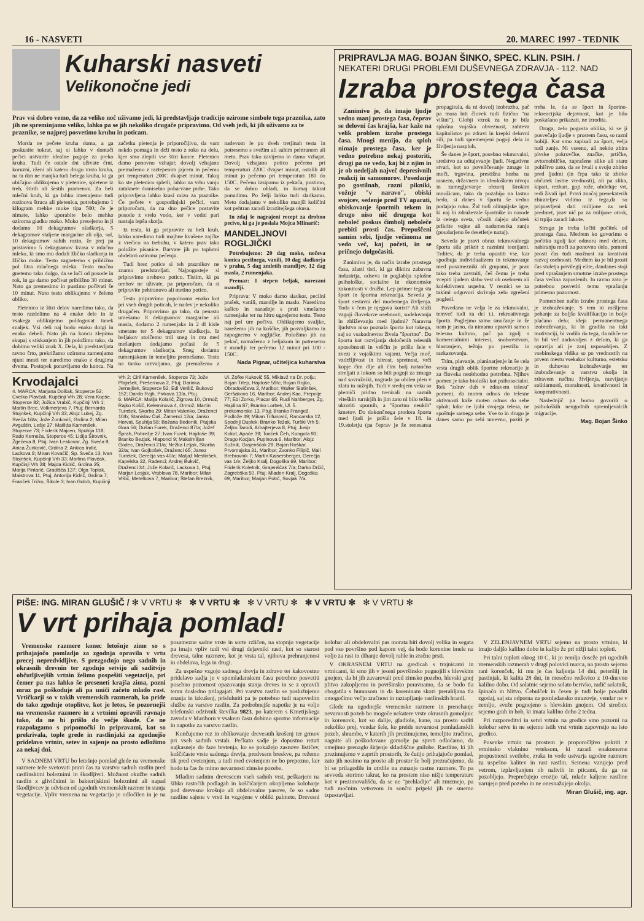16 - NASVETI 20. MAREC 1997 - TEDNIK
Kuharski nasveti
Velikonočne jedi
Prav vsi dobro vemo, da za veliko noč uživamo jedi, ki predstavljajo tradicijo ozirome simbole tega praznika, zato jih ne spreminjamo veliko, lahko pa se jih nekoliko drugače pripravimo. Od vseh jedi, ki jih uživamo za te praznike, se najprej posvetimo kruhu in poticam.
Morda ne pečete kruha doma, a ga poskusite tokrat, saj si lahko v domači pečici ustvarite idealne pogoje za preko kruha. Tudi če ostale dni uživate črni, koruzni, rženi ali katero drugo vrsto kruha, na ta dan ne manjka tudi belega kruha, ki ga običajno oblikujemo v pletenice, spletene iz treh, štirih ali šestih pramenov. Za beli mlečni kruh, ki ga lahko imenujemo tudi rozinova štruca ali pletenica, potrebujemo 1 kilogram mehke moke tipa 500; če je nimate, lahko uporabite belo mehko oziroma gladko moko. Moko presejemo in ji dodamo 10 dekagramov sladkorja, 5 dekagramov staljene margarine ali olja, sol, 10 dekagramov suhih rozin, že prej pa pristavimo 5 dekagramov kvasa v mlačno mleko, ki smo mu dodali žličko sladkorja in žličko moke. Testo zagnetemo s približno pol litra mlačnega mleka. Testo močno gnetemo tako dolgo, da se loči od posode in rok, in ga damo počivat približno 30 minut. Nato ga premesimo in pustimo počivati še 10 minut. Nato testo oblikujemo v želeno obliko.
Pletenico iz štiri delov naredimo tako, da testo razdelimo na 4 enake dele in iz vsakega oblikujemo poldogovat tanek svaljek. Vsi deli naj bodo enako dolgi in enako debeli. Nato jih na koncu zlepimo skupaj s stiskanjem in jih položimo tako, da dobimo veliki znak X. Dela, ki predstavljata ravno črto, prekrižamo oziroma zamenjamo njuni mesti ter naredimo enako z drugima dvema. Postopek ponavljamo do konca. Na začetku pletenja je priporočljivo, da vam nekdo pomaga in drži testo z roko na delu, kjer smo zlepili vse štiri konce. Pletenico damo ponovno vzhajat; dovolj vzhajano premažemo z raztepenim jajcem in pečemo pri temperaturi 200C dvajset minut. Takoj ko ste pletenico spletli, lahko na vrhu vanjo zataknete domiselno pobarvane pirhe. Tako pripravljena lahko krasi mizo za praznike. Če pečete v gospodinjski pečici, vam priporočam, da na dno pečice postavite posodo z vrelo vodo, ker v vodni pari nastaja lepša skorja.
Iz testa, ki ga pripravite za beli kruh, lahko naredimo tudi majhne kvašene zajčke z vrečico na trebuhu, v katero prav tako položite pisanice. Barvate jih po toplotni obdelavi oziroma pečenju.
Tudi brez potice si teh praznikov ne znamo predstavljati. Najpogosteje si pripravimo orehovo potico. Tistim, ki pa orehov ne uživate, pa priporočam, da si pripravite pehtranovo ali metino potico.
Testo pripravimo popolnoma enako kot pri vseh drugih poticah, le nadev je nekoliko drugačen. Pripravimo ga tako, da penasto umešamo 8 dekagramov margarine ali masla, dodamo 2 rumenjaka in 2 dl kisle smetane ter 5 dekagramov sladkorja. Iz beljakov stolčemo trdi sneg in mu med mešanjem dodajamo počasi še 5 dekagramov sladkorja. Sneg dodamo rumenjakom in temeljito premešamo. Testo na tanko razvaljamo, ga premažemo z nadevom le po dveh tretjinah testa in potresemo s svežim ali suhim pehtranom ali meto. Prav tako zavijemo in damo vzhajat. Dovolj vzhajano potico pečemo pri temperaturi 220C dvajset minut, ostalih 40 minut jo pečemo pri temperaturi 180 do 150C. Pečeno izsipamo iz pekača, pustimo, da se dobro ohladi, in komaj takrat ponudimo. Po želji lahko tudi sladkamo. Meto dodajamo v nekoliko manjši količini kot pehtran zaradi izrazitejšega okusa.
In zdaj še nagrajeni recept za drobno pecivo, ki ga je poslala Mojca Mlinarič:
MANDELJNOVI ROGLJIČKI
Potrebujemo: 20 dag moke, nočeva konica pecilnega, vanili, 10 dag sladkorja v prahu, 5 dag zmletih mandljev, 12 dag masla, 2 rumenjaka.
Premaz: 1 stepen beljak, narezani mandlji.
Priprava: V moko damo sladkor, pecilni prašek, vanili, mandlje in maslo. Naredimo kašico in nazadnje s prsti vmešamo rumenjake ter na hitro ugnejemo testo. Testo naj pol ure počiva. Oblikujemo svaljke, narežemo jih na koščke, jih posvaljkamo in zapognemo v rogljičke. Položimo jih na pekač, namažemo z beljakom in potresemo z mandlji ter pečemo 12 minut pri 100 - 150C.
Nada Pignar, učiteljica kuharstva
Krvodajalci
4. MARCA: Marjana Dolšak, Stoperce 52; Cvetko Plavčak, Kupčinji Vrh 28; Vera Kopše, Stoperce 82; Jožica Vrabič, Kupčinji Vrh 1; Martin Brec, Volkmerjeva 7, Ptuj; Bernarda Stojnšek, Kupčinji Vrh 33; Alojz Lubej, Zg. Sveča 16/a; Jože Žunkovič, Grdina 2; Milan Avguštin, Lešje 37; Matilda Kamenšek, Stoperce 73; Friderik Majcen, Spuhlja 118; Rado Kerneža, Stoperce 45; Lidija Širovnik, Žgečeva 8, Ptuj; Ivan Leskovar, Zg. Sveča 9; Anica Žunkovič, Grdina 2; Ankica Indić, Lackova 8; Miran Kovačič, Sp. Sveča 13; Ivan Stojnšek, Kupčinji Vrh 33; Martina Plavčak, Kupčinji Vrh 28; Majda Kidrič, Grdina 25; Marija Pintarič, Gradišča 137; Olga Toplak, Maistrova 11, Ptuj; Antonija Kidrič, Grdina 7; Franček Trčko, Šikole 3; Ivan Golob, Kupčinji Vrh 2; Ciril Kamenšek, Stoperce 73; Jože Plajnšek, Prešernova 2, Ptuj; Darinka Jernejšek, Stoperce 52; Edi Veršič, Bukovci 152; Danilo Rajh, Pivkova 13/a, Ptuj.
6. MARCA: Matija Kolarič, Žigrova 10, Ormož; Rajko Košič, Keleminova 4, Ormož; Martin Turnšek, Skorba 29; Miran Valenko, Draženci 10/b; Stanislav Čuš, Žamenci 12/a; Janko Horvat, Spuhlja 58; Božana Bedenik, Ptujska Gora 56; Dušan Furek, Draženci 87/a; Jožef Šprah, Pobrežje 27; Ivan Furek, Hajdoše 39; Branko Bezjak, Hlaponci 9; Maksimiljan Godec, Draženci 21/a; Nežka Leljak, Skorba 32/a; Ivan Gojkošek, Draženci 65; Janez Turnšek, Gerečja vas 40/c; Matjaž Mestinšek, Kapelska 32, Radenci; Andrej Bukvič, Draženci 34; Jože Kolarič, Lackova 1, Ptuj; Marjan Lesjak, Vrablova 78, Maribor; Milan Vršič, Metelkova 7, Maribor; Štefan Breznik, Ul. Zofke Kukovič 55, Miklavž na Dr. polju; Bojan Trlep, Hajdoše 59/c; Bojan Rojko, Obradovičeva 3, Maribor; Walter Slatinšek, Geršakova 16, Maribor; Andrej Kac, Prepolje 77; Edi Zorko, Placar 65; Rudi Nahberger, Zg. Hajdina 87; Branko Lorbek, Ul. 5. prekomorske 13, Ptuj; Branko Frangež, Podlože 49; Mikan Trifunović, Rancarska 12, Spodnji Duplek; Branko Težak, Turški Vrh 5; Željko Tarodi, Arbajterjeva 8, Ptuj; Josip Kokot, Apače 39; Tonček Čeh, Kungota 93; Drago Kocjan, Pupinova 6, Maribor; Alojz Sužnik, Grajenščak 29; Bojan Roškar, Prvomajska 31, Maribor; Zvonko Filipič, Mali Brebrovnik 7; Martin Kaisersberger, Gerečja vas 1/e; Željko Kralj, Dogoška 69, Maribor; Friderik Koletnik, Grajenščak 7/a; Darko Drčić, Zagrebška 50, Ptuj; Mladen Kralj, Dogoška 69, Maribor; Marjan Potrč, Sovjak 7/a.
PRIPRAVLJA MAG. BOJAN ŠINKO, SPEC. KLIN. PSIH. /
NEKATERI DRUGI PROBLEMI DUŠEVNEGA ZDRAVJA - 112. NAD
Izraba prostega časa
Zanimivo je, da imajo ljudje vedno manj prostega časa, čeprav se delovni čas krajša, kar kaže na velik problem izrabe prostega časa. Mnogi menijo, da sploh nimajo prostega časa, ker je vedno potrebno nekaj postoriti, drugi pa ne vedo, kaj bi z njim in je ob nedeljah največ depresivnih reakcij in samomorov. Posedanje po gostilnah, razni pikniki, vožnje "v naravo", obiski svojcev, sedenje pred TV aparati, obiskovanje športnih tekem in drugo niso nič drugega kot neboleč poskus čimbolj neboleče prebiti prosti čas. Prepuščeni samim sebi, ljudje večinoma ne vedo več, kaj početi, in se pričnejo dolgočasiti.
Zanimivo je, da način izrabe prostega časa, zlasti tisti, ki ga diktira zabavna industrija, odseva in poglablja splošne psihološke, socialne in ekonomske zakonitosti v družbi. Lep primer tega sta šport in športna rekreacija. Seveda je šport sestavni del modernega življenja. Toda v čem je njegova korist? Ali služi vzgoji človekove osebnosti, sodelovanju in zbliževanju med ljudmi? Naravna ljudstva niso poznala športa kot takega, saj so vsakodnevno živela "športno". Do športa kot razvijanja določenih telesnih sposobnosti in veščin je prišlo šele v zvezi z vojaškimi vajami. Večja moč, vzdržljivost in hitrost, spretnost, vrči kopje čim dlje ali čim bolj natančno streljati z lokom so bili pogoji za zmago nad sovražniki, nagrada pa obilen plen v zlatu in sužnjih. Tudi v srednjem veku so plemiči pridno trenirali na raznih viteških turnirjih in jim zato ni bilo težko ukrotiti upornih, a "športno neukih" kmetov. Do dokončnega prodora športa med ljudi je prišlo šele v 18. in 19.stoletju (pa čeprav je že renesansa propagirala, da ni dovolj izobrazba, pač pa mora biti človek tudi fizično "na višini"). Globji vzrok za to je bila splošna vojaška obveznost, zahteva kapitalistov po zdravi in krepki delovni sili, pa tudi spremenjeni pogoji dela in življenja nasploh.
Še danes je šport, posebno tekmovalni, sredstvo za odtujevanje ljudi. Negativne stvari, kot so poveličevanje zmage in moči, trgovina, prestižna borba na rasnem, državnem in ideološkem nivoju in zamegljevanje obzorij širokim množicam, tako da pozabijo na lastno bedo, si danes v športu še vedno podajajo roko. Žal tudi olimpijske igre, ki naj bi združevale športnike in narode iz celega sveta, včasih dajejo občutek prikrite vojne ali nadomestka zanjo (poudarjeno še desetletje nazaj).
Seveda je pravi obraz tekmovalnega športa sila prikrit z raznimi teorijami. Trditev, da je treba opustiti vse, kar spodbuja individualizem in tekmovanje med posamezniki ali grupami, je prav tako treba zavrniti, češ čemu je treba vcepiti ljudem slabo vest ob osebnem ali kolektivnem uspehu. V resnici se za takimi odgovori skrivajo zelo zgrešeni pogledi.
Povedano ne velja le za tekmovalni, temveč tudi za del t.i. rekreativnega športa. Poglejmo samo smučanje in že nam je jasno, da nimamo opraviti samo s telesno kulturo, pač pa zgolj s komercialnimi interesi, snobovstvom, hlastanjem, težnjo po prestižu in razkazovanju.
Trim, plavanje, planinarjenje in še cela vrsta drugih oblik športne rekreacije je za človeka neobhodno potrebna. Njihov pomen je tako biološki kot psihosocialni. Rek "zdrav duh v zdravem telesu" pomeni, da moten odnos do telesne aktivnosti kaže moten odnos do sebe sploh; kdor ne ljubi svojega telesa, ne spoštuje samega sebe. Vse to in drugo je danes samo po sebi umevno, paziti je treba le, da se šport in športno-rekreacijska dejavnost, kot je bilo poskašano prikazati, ne izrodita.
Druga, zelo pogosta oblika, ki se ji posvečajo ljudje v prostem času, so razni hobiji. Kar smo zapisali za šport, velja tudi zanje. Ni vseeno, ali nekdo zbira pivske pokrovčke, značke, prtičke, avtomobilčke, zaprašene slike ali staro pohištvo zato, da se hvali s svojo zbirko pred ljudmi (in črpa tako iz zbirke občutek lastne vrednosti), ali pa slika, kipari, rezbari, goji rože, obdeluje vrt, redi živali ipd. Pravi značaj prenekaterih zbirateljev vidimo iz tega,da so pripravljeni dati milijone za nek predmet, prav nič pa za milijone otrok, ki trpijo zaradi lakote.
Strogo je treba ločiti počitek od prostega časa. Medtem ko govorimo o počitku zgolj kot odmoru med delom, nabiranju moči za ponovno delo, pomeni prosti čas tudi možnost za kreativni razvoj osebnosti. Medtem ko je bil prosti čas stoletja privilegij elite, dandanes stoji pred vprašanjem smotrne izrabe prostega časa večina zaposlenih. In ravno zato je potrebno posvetiti temu vprašanju primerno pozornost.
Pomemben način izrabe prostega časa je izobraževanje. S tem ni mišljeno pehanje za boljšo kvalifikacijo in bolje plačano delo; ideja permanentnega izobraževanja, ki bi gradila na taki motivaciji, bi vodila do tega, da nihče ne bi bil več zadovoljen z delom, ki ga opravlja ali je zanj usposobljen. Z vsebinskega vidika so po vrednostih na prvem mestu vsekakor kulturno, estetsko in duhovno izobraževanje ter izobraževanje o varstvu okolja in zdravem načinu življenja, razvijanje solidarnosti, moralnosti, kreativnosti in kooperativnosti.
Naslednjič pa bomo govorili o psiholoških neugodnih spremljevalcih migracije.
Mag. Bojan Šinko
PIŠE: ING. MIRAN GLUŠIČ / ✻ V VRTU ✻ ✻ V VRTU ✻ ✻ V VRTU ✻ ✻ V VRTU ✻ ✻ V VRTU ✻
V vrt prihaja pomlad!
Vremenske razmere konec letošnje zime so s prihajajočo pomladjo za zgodnja opravila v vrtu precej nepredvidljive. S prezgodnjo nego sadnih in okrasnih drevnin ter zgodnjo setvijo ali saditvijo občutljivejših vrtnin želimo pospešiti vegetacijo, pri čemer pa nas lahko še preseneti krajša zima, pozni mraz pa poškoduje ali pa uniči začeto mlado rast. Vrtičkarji so v takih vremenskih razmerah, ko pride do tako zgodnje otoplitve, kot je letos, še pozornejši na vremenske razmere in z vrtnimi opravili ravnajo tako, da ne bi prišlo do večje škode. Če ne razpolagamo s pripomočki in pripravami, kot so prekrivala, tople grede in rastlinjaki za zgodnejšo pridelavo vrtnin, setev in sajenje na prosto odložimo za nekaj dni.
V SADNEM VRTU bo letošnjo pomlad glede na vremenske razmere teže svetovati pravi čas za varstvo sadnih rastlin pred rastlinskimi boleznimi in škodljivci. Možnost okužbe sadnih rastlin z glivičnimi in bakterijskimi boleznimi ali napad škodljivcev je odvisen od ugodnih vremenskih razmer in stanja vegetacije. Vpliv vremena na vegetacijo je odločilen in je na posamezne sadne vrste in sorte rzličen, na stopnjo vegetacije pa imajo vpliv tudi vsi drugi dejavniki rasti, kot so starost drevesa, talne razmere, kot je vrsta tal, njihova prehranjenost in obdelava, lega in drugi.
Za uspešno vzgojo sadnega drevja in zdravo ter kakovostno pridelavo sadja je v spomladanskem času potrebno posvetiti posebno pozornost opazovanju stanja dreves in se z opravili temu dosledno prilagajati. Pri varstvu rastlin se poslužujemo znanja in izkušenj, prisluhniti pa je potrebno tudi napovedim službe za varstvo rastlin. Za podrobnejše napotke je na voljo telefonski odzivnik številka 9823, po katerem s Kmetijskega zavoda v Mariboru v vsakem času dobimo sprotne informacije in napotke za varstvo rastlin.
Končujemo rez in oblikovanje drevesnih krošenj ter grmov pri vseh sadnih vrstah. Pečkato sadje je dopustno rezati najkasneje do faze brstenja, ko se pokažejo zasnove lističev, koščičaste vrste sadnega drevja, predvsem breskve, pa režemo tik pred cvetenjem, a tudi med cvetenjem ne bo prepozno, ker bodo ta čas že mimo nevarnosti zimske pozebe.
Mladim sadnim drevescem vseh sadnih vrst, peškarjem na šibko rastočih podlagah in koščičarjem okopljemo kolobarje pod drevesno krošnjo ali obdelovalne pasove, če so sadne rastline sajene v vrsti in vzgojene v obliki palmete. Drevesni kolobar ali obdelovalni pas morata biti dovolj velika in segata pod vso površino pod kapom vej, da bodo korenine imele na voljo za rast in dihanje dovolj rahle in zračne prsti.
V OKRASNEM VRTU na gredicah s trajnicami in vrtnicami, ki smo jih v jeseni površinsko pognojili s hlevskim gnojem, da bi jih zavarovali pred zimsko pozebo, hlevski gnoj plitvo zakopljemo in površinsko poravnamo, da se bodo tla obogatila s humusom in da koreninam skozi prerahljana tla omogočimo večjo zračnost in raztapljanje rastlinskih hranil.
Glede na ugodnejše vremenske razmere in prenehanje nevarnosti pozeb bo mogoče nekatere vrste okrasnih gomoljnic in korenovk, kot so dalije, gladiole, kane, na prosto saditi nekoliko prej, vendar šele, ko preide nevarnost pomladanskih pozeb, shrambe, v katerih jih prezimujemo, temeljito zračimo, nagnite ali poškodovane gomolje pa sproti odločamo, da omejimo prenaglo širjenje skladiščne gnilobe. Rastline, ki jih prezimujemo v zaprtih prostorih, že čutijo prihajajočo pomlad, zato jih nosimo na prosto ali prostor še bolj prezračujemo, da bi se prilagodile in utrdile na zunanje rastne razmere. To pa sevveda storimo takrat, ko na prostem niso nižje temperature kot v prezimovališču, da se ne "prehladijo" ali zmrznejo, pa tudi močnim vetrovom in sončni pripeki jih ne smemo izpostavljati.
V ZELENJAVNEM VRTU sejemo na prosto vrtnine, ki imajo daljšo kalilno dobo in kalijo že pri nižji talni toploti.
Pri talni toploti okrog 10 C, ki jo zemlja doseže pri ugodnih vremenskih razmerah v drugi polovici marca, na prosto sejemo rani korenček, ki mu je čas kaljenja 14 dni, peteršilj in pastinjak, ki kalita 28 dni, in mesečno redkvico z 10-dnevno kalilno dobo. Od solatnic sejemo solato berivko, radič solatnik, špinačo in blitvo. Čebulček in česen je tudi bolje posaditi zgodaj, saj sta odporna za pomladansko mrazovje, vendar ne v zemljo, sveže pognojeno s hlevskim gnojem. Od stročnic sejemo grah in bob, ki imata kalilno dobo 2 tedna.
Pri razporeditvi in setvi vrtnin na gredice smo pozorni na kolobar setve in ne sejemo istih vrst vrtnin zapovrstjo na isto gredico.
Posevke vrtnin na prostem je proporočljivo pokriti z vrtninsko vlaknino vrteksom, ki zaradi enakomerne propustnosti svetlobe, zraka in vode ustvarja ugodne razmere za uspešno kalitev in rast rastlin. Semena varujejo pred vetrom, izplavljanjem ob nalivih in pticami, da ga ne pozobljejo. Preprečujejo erozijo tal, mlade kaljene rastline varujejo pred pozebo in ne onesnažujejo okolja.
Miran Glušič, ing. agr.